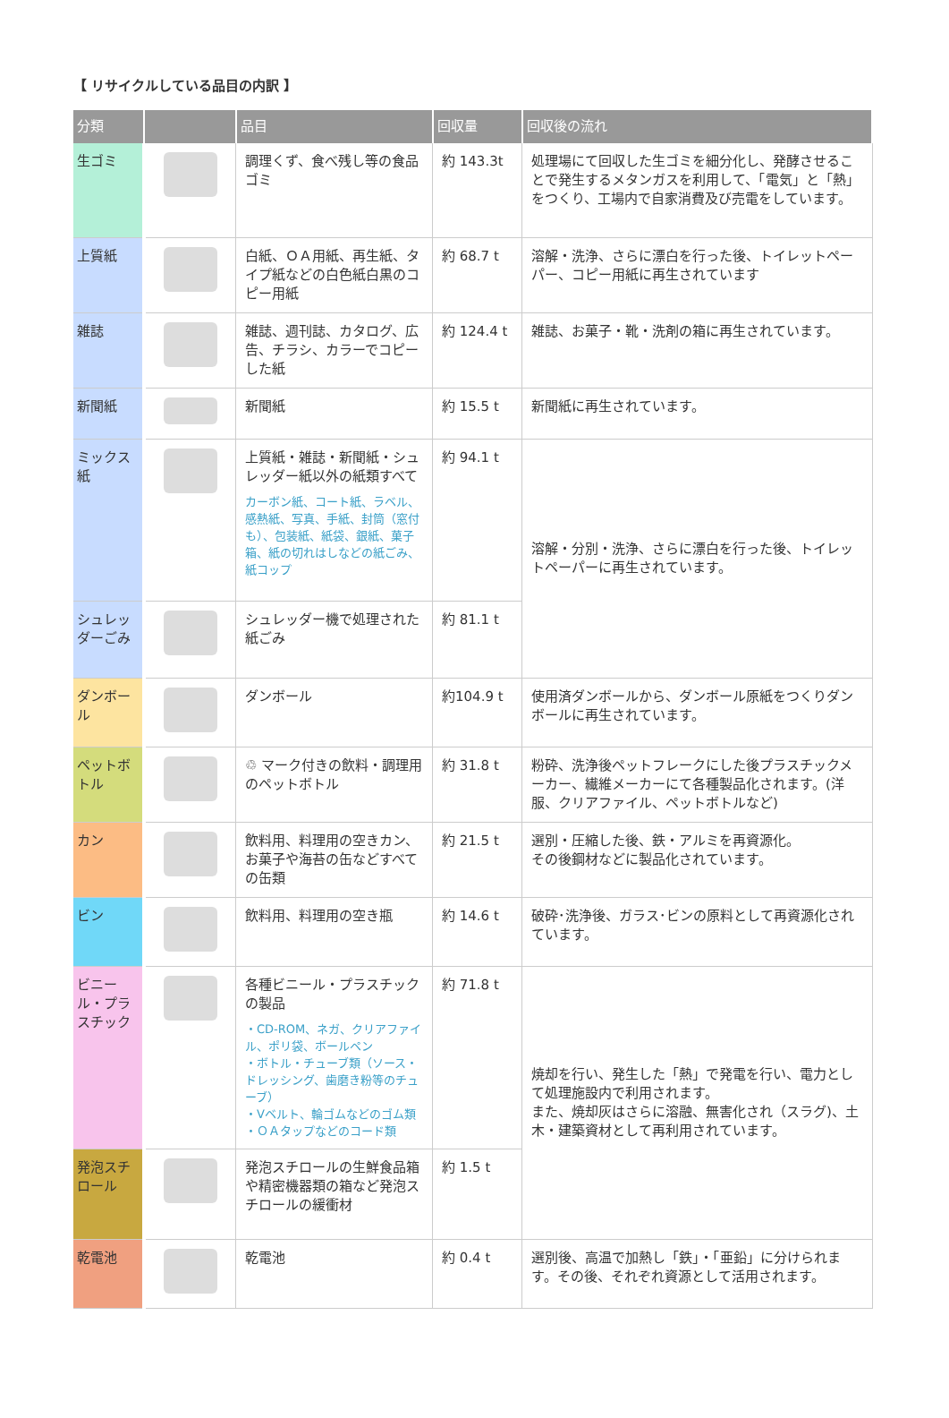【 リサイクルしている品目の内訳 】
| 分類 | | 品目 | 回収量 | 回収後の流れ |
| --- | --- | --- | --- | --- |
| 生ゴミ | | 調理くず、食べ残し等の食品ゴミ | 約 143.3t | 処理場にて回収した生ゴミを細分化し、発酵させることで発生するメタンガスを利用して、「電気」と「熱」をつくり、工場内で自家消費及び売電をしています。 |
| 上質紙 | | 白紙、ＯＡ用紙、再生紙、タイプ紙などの白色紙白黒のコピー用紙 | 約 68.7 t | 溶解・洗浄、さらに漂白を行った後、トイレットペーパー、コピー用紙に再生されています |
| 雑誌 | | 雑誌、週刊誌、カタログ、広告、チラシ、カラーでコピーした紙 | 約 124.4 t | 雑誌、お菓子・靴・洗剤の箱に再生されています。 |
| 新聞紙 | | 新聞紙 | 約 15.5 t | 新聞紙に再生されています。 |
| ミックス紙 | | 上質紙・雑誌・新聞紙・シュレッダー紙以外の紙類すべて カーボン紙、コート紙、ラベル、感熱紙、写真、手紙、封筒（窓付も）、包装紙、紙袋、銀紙、菓子箱、紙の切れはしなどの紙ごみ、紙コップ | 約 94.1 t | 溶解・分別・洗浄、さらに漂白を行った後、トイレットペーパーに再生されています。 |
| シュレッダーごみ | | シュレッダー機で処理された紙ごみ | 約 81.1 t | |
| ダンボール | | ダンボール | 約104.9 t | 使用済ダンボールから、ダンボール原紙をつくりダンボールに再生されています。 |
| ペットボトル | | ♲ マーク付きの飲料・調理用のペットボトル | 約 31.8 t | 粉砕、洗浄後ペットフレークにした後プラスチックメーカー、繊維メーカーにて各種製品化されます。(洋服、クリアファイル、ペットボトルなど) |
| カン | | 飲料用、料理用の空きカン、お菓子や海苔の缶などすべての缶類 | 約 21.5 t | 選別・圧縮した後、鉄・アルミを再資源化。 その後鋼材などに製品化されています。 |
| ビン | | 飲料用、料理用の空き瓶 | 約 14.6 t | 破砕･洗浄後、ガラス･ビンの原料として再資源化されています。 |
| ビニール・プラスチック | | 各種ビニール・プラスチックの製品 ・CD-ROM、ネガ、クリアファイル、ポリ袋、ボールペン ・ボトル・チューブ類（ソース・ドレッシング、歯磨き粉等のチューブ） ・Vベルト、輪ゴムなどのゴム類 ・ＯＡタップなどのコード類 | 約 71.8 t | 焼却を行い、発生した「熱」で発電を行い、電力として処理施設内で利用されます。 また、焼却灰はさらに溶融、無害化され（スラグ)、土木・建築資材として再利用されています。 |
| 発泡スチロール | | 発泡スチロールの生鮮食品箱や精密機器類の箱など発泡スチロールの緩衝材 | 約 1.5 t | |
| 乾電池 | | 乾電池 | 約 0.4 t | 選別後、高温で加熱し「鉄」・「亜鉛」に分けられます。その後、それぞれ資源として活用されます。 |